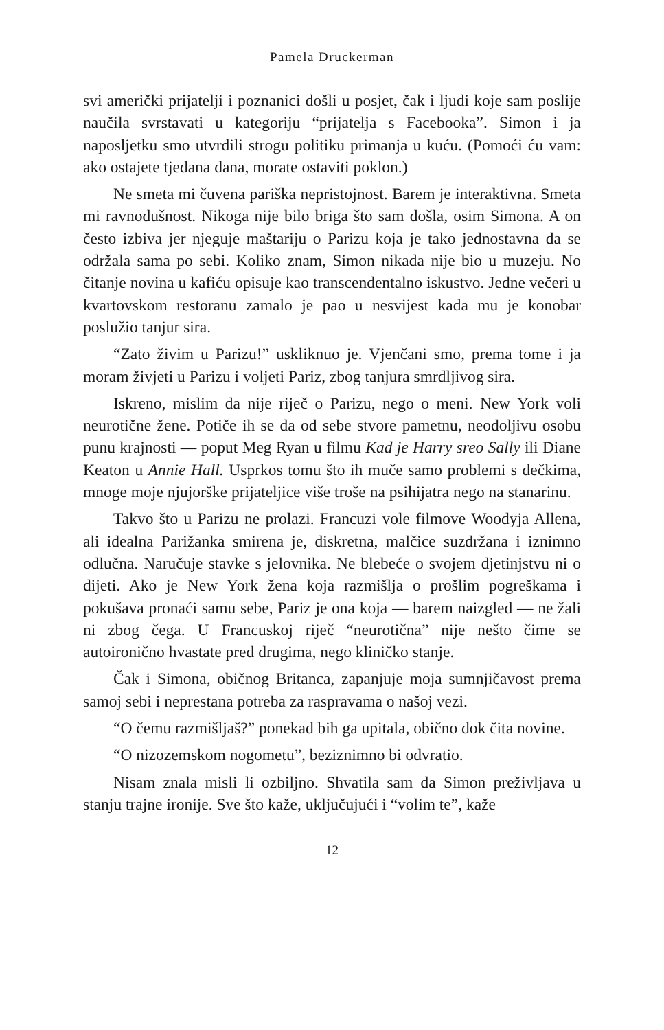Pamela Druckerman
svi američki prijatelji i poznanici došli u posjet, čak i ljudi koje sam poslije naučila svrstavati u kategoriju “prijatelja s Facebooka”. Simon i ja naposljetku smo utvrdili strogu politiku primanja u kuću. (Pomoći ću vam: ako ostajete tjedana dana, morate ostaviti poklon.)
Ne smeta mi čuvena pariška nepristojnost. Barem je interaktiv­na. Smeta mi ravnodušnost. Nikoga nije bilo briga što sam došla, osim Simona. A on često izbiva jer njeguje maštariju o Parizu koja je tako jednostavna da se održala sama po sebi. Koliko znam, Simon nikada nije bio u muzeju. No čitanje novina u kafiću opisuje kao transcendentalno iskustvo. Jedne večeri u kvartovskom restoranu zamalo je pao u nesvijest kada mu je konobar poslužio tanjur sira.
“Zato živim u Parizu!” uskliknuo je. Vjenčani smo, prema tome i ja moram živjeti u Parizu i voljeti Pariz, zbog tanjura smrdljivog sira.
Iskreno, mislim da nije riječ o Parizu, nego o meni. New York voli neurotične žene. Potiče ih se da od sebe stvore pametnu, ne­odoljivu osobu punu krajnosti — poput Meg Ryan u filmu Kad je Harry sreo Sally ili Diane Keaton u Annie Hall. Usprkos tomu što ih muče samo problemi s dečkima, mnoge moje njujorške prijateljice više troše na psihijatra nego na stanarinu.
Takvo što u Parizu ne prolazi. Francuzi vole filmove Woodyja Allena, ali idealna Parižanka smirena je, diskretna, malčice suzdr­žana i iznimno odlučna. Naručuje stavke s jelovnika. Ne blebeće o svojem djetinjstvu ni o dijeti. Ako je New York žena koja razmišlja o prošlim pogreškama i pokušava pronaći samu sebe, Pariz je ona koja — barem naizgled — ne žali ni zbog čega. U Francuskoj riječ “neurotična” nije nešto čime se autoironično hvastate pred drugi­ma, nego kliničko stanje.
Čak i Simona, običnog Britanca, zapanjuje moja sumnjičavost prema samoj sebi i neprestana potreba za raspravama o našoj vezi.
“O čemu razmišljaš?” ponekad bih ga upitala, obično dok čita novine.
“O nizozemskom nogometu”, beziznimno bi odvratio.
Nisam znala misli li ozbiljno. Shvatila sam da Simon preživljava u stanju trajne ironije. Sve što kaže, uključujući i “volim te”, kaže
12